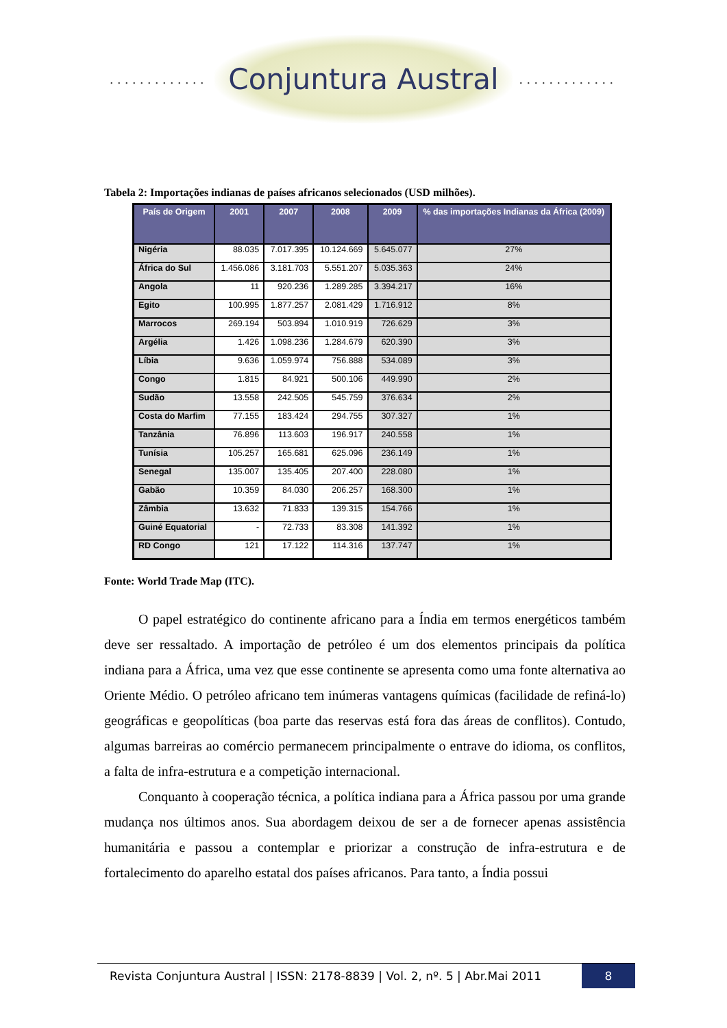............. Conjuntura Austral.............
Tabela 2: Importações indianas de países africanos selecionados (USD milhões).
| País de Origem | 2001 | 2007 | 2008 | 2009 | % das importações Indianas da África (2009) |
| --- | --- | --- | --- | --- | --- |
| Nigéria | 88.035 | 7.017.395 | 10.124.669 | 5.645.077 | 27% |
| África do Sul | 1.456.086 | 3.181.703 | 5.551.207 | 5.035.363 | 24% |
| Angola | 11 | 920.236 | 1.289.285 | 3.394.217 | 16% |
| Egito | 100.995 | 1.877.257 | 2.081.429 | 1.716.912 | 8% |
| Marrocos | 269.194 | 503.894 | 1.010.919 | 726.629 | 3% |
| Argélia | 1.426 | 1.098.236 | 1.284.679 | 620.390 | 3% |
| Líbia | 9.636 | 1.059.974 | 756.888 | 534.089 | 3% |
| Congo | 1.815 | 84.921 | 500.106 | 449.990 | 2% |
| Sudão | 13.558 | 242.505 | 545.759 | 376.634 | 2% |
| Costa do Marfim | 77.155 | 183.424 | 294.755 | 307.327 | 1% |
| Tanzânia | 76.896 | 113.603 | 196.917 | 240.558 | 1% |
| Tunísia | 105.257 | 165.681 | 625.096 | 236.149 | 1% |
| Senegal | 135.007 | 135.405 | 207.400 | 228.080 | 1% |
| Gabão | 10.359 | 84.030 | 206.257 | 168.300 | 1% |
| Zâmbia | 13.632 | 71.833 | 139.315 | 154.766 | 1% |
| Guiné Equatorial | - | 72.733 | 83.308 | 141.392 | 1% |
| RD Congo | 121 | 17.122 | 114.316 | 137.747 | 1% |
Fonte: World Trade Map (ITC).
O papel estratégico do continente africano para a Índia em termos energéticos também deve ser ressaltado. A importação de petróleo é um dos elementos principais da política indiana para a África, uma vez que esse continente se apresenta como uma fonte alternativa ao Oriente Médio. O petróleo africano tem inúmeras vantagens químicas (facilidade de refiná-lo) geográficas e geopolíticas (boa parte das reservas está fora das áreas de conflitos). Contudo, algumas barreiras ao comércio permanecem principalmente o entrave do idioma, os conflitos, a falta de infra-estrutura e a competição internacional.
Conquanto à cooperação técnica, a política indiana para a África passou por uma grande mudança nos últimos anos. Sua abordagem deixou de ser a de fornecer apenas assistência humanitária e passou a contemplar e priorizar a construção de infra-estrutura e de fortalecimento do aparelho estatal dos países africanos. Para tanto, a Índia possui
Revista Conjuntura Austral | ISSN: 2178-8839 | Vol. 2, nº. 5 | Abr.Mai 2011
8